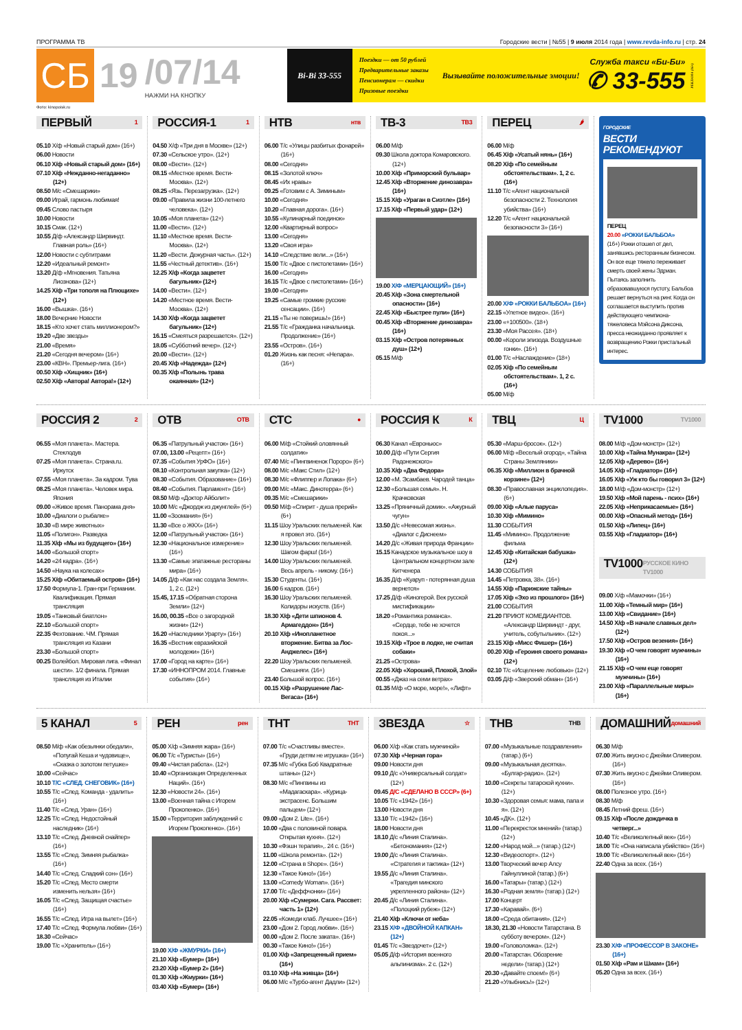ПРОГРАММА ТВ Городские вести | №55 | 9 июля 2014 года | www.revda-info.ru | стр. 24
СБ 19
/07/14
НАЖМИ НА КНОПКУ
Bi-Bi 33-555
Поездки — от 50 рублей
Предварительные заказы
Пенсионерам — скидки
Призовые поездки
Вызывайте положительные эмоции!
Служба такси «Би-Би»
✆ 33-555
РЕКЛАМА (16+)
Фото: kinopoisk.ru
ПЕРВЫЙ 1
05.10 Х/ф «Новый старый дом» (16+)
06.00 Новости
06.10 Х/ф «Новый старый дом» (16+)
07.10 Х/ф «Нежданно-негаданно» (12+)
08.50 М/с «Смешарики»
09.00 Играй, гармонь любимая!
09.45 Слово пастыря
10.00 Новости
10.15 Смак. (12+)
10.55 Д/ф «Александр Ширвиндт. Главная роль» (16+)
12.00 Новости с субтитрами
12.20 «Идеальный ремонт»
13.20 Д/ф «Мгновения. Татьяна Лиознова» (12+)
14.25 Х/ф «Три тополя на Плющихе» (12+)
16.00 «Вышка». (16+)
18.00 Вечерние Новости
18.15 «Кто хочет стать миллионером?»
19.20 «Две звезды»
21.00 «Время»
21.20 «Сегодня вечером» (16+)
23.00 «КВН». Премьер-лига. (16+)
00.50 Х/ф «Хищник» (16+)
02.50 Х/ф «Автора! Автора!» (12+)
РОССИЯ-1 1
04.50 Х/ф «Три дня в Москве» (12+)
07.30 «Сельское утро». (12+)
08.00 «Вести». (12+)
08.15 «Местное время. Вести-Москва». (12+)
08.25 «Язь. Перезагрузка». (12+)
09.00 «Правила жизни 100-летнего человека». (12+)
10.05 «Моя планета» (12+)
11.00 «Вести». (12+)
11.10 «Местное время. Вести-Москва». (12+)
11.20 «Вести. Дежурная часть». (12+)
11.55 «Честный детектив». (16+)
12.25 Х/ф «Когда зацветет багульник» (12+)
14.00 «Вести». (12+)
14.20 «Местное время. Вести-Москва». (12+)
14.30 Х/ф «Когда зацветет багульник» (12+)
16.15 «Смеяться разрешается». (12+)
18.05 «Субботний вечер». (12+)
20.00 «Вести». (12+)
20.45 Х/ф «Надежда» (12+)
00.35 Х/ф «Полынь трава окаянная» (12+)
НТВ нтв
06.00 Т/с «Улицы разбитых фонарей» (16+)
08.00 «Сегодня»
08.15 «Золотой ключ»
08.45 «Их нравы»
09.25 «Готовим с А. Зиминым»
10.00 «Сегодня»
10.20 «Главная дорога». (16+)
10.55 «Кулинарный поединок»
12.00 «Квартирный вопрос»
13.00 «Сегодня»
13.20 «Своя игра»
14.10 «Следствие вели...» (16+)
15.00 Т/с «Двое с пистолетами» (16+)
16.00 «Сегодня»
16.15 Т/с «Двое с пистолетами» (16+)
19.00 «Сегодня»
19.25 «Самые громкие русские сенсации». (16+)
21.15 «Ты не поверишь!» (16+)
21.55 Т/с «Гражданка начальница. Продолжение» (16+)
23.55 «Остров». (16+)
01.20 Жизнь как песня: «Непара». (16+)
ТВ-3 ТВ3
06.00 М/ф
09.30 Школа доктора Комаровского. (12+)
10.00 Х/ф «Приморский бульвар»
12.45 Х/ф «Вторжение динозавра» (16+)
15.15 Х/ф «Ураган в Сиэтле» (16+)
17.15 Х/ф «Первый удар» (12+)
19.00 Х/Ф «МЕРЦАЮЩИЙ» (16+)
20.45 Х/ф «Зона смертельной опасности» (16+)
22.45 Х/ф «Быстрее пули» (16+)
00.45 Х/ф «Вторжение динозавра» (16+)
03.15 Х/ф «Остров потерянных душ» (12+)
05.15 М/ф
ПЕРЕЦ 🌶
06.00 М/ф
06.45 Х/ф «Усатый нянь» (16+)
08.20 Х/ф «По семейным обстоятельствам». 1, 2 с. (16+)
11.10 Т/с «Агент национальной безопасности 2. Технология убийства» (16+)
12.20 Т/с «Агент национальной безопасности 3» (16+)
20.00 Х/Ф «РОККИ БАЛЬБОА» (16+)
22.15 «Улетное видео». (16+)
23.00 «+100500». (18+)
23.30 «Моя Рассея». (18+)
00.00 «Короли эпизода. Воздушные гонки». (16+)
01.00 Т/с «Наслаждение» (18+)
02.05 Х/ф «По семейным обстоятельствам». 1, 2 с. (16+)
05.00 М/ф
ГОРОДСКИЕ
ВЕСТИ
РЕКОМЕНДУЮТ
ПЕРЕЦ
20.00 «РОККИ БАЛЬБОА»
(16+) Рокки отошел от дел, занявшись ресторанным бизнесом. Он все еще тяжело переживает смерть своей жены Эдриан. Пытаясь заполнить образовавшуюся пустоту, Бальбоа решает вернуться на ринг. Когда он соглашается выступить против действующего чемпиона-тяжеловеса Мэйсона Диксона, пресса неожиданно проявляет к возвращению Рокки пристальный интерес.
РОССИЯ 2 2
06.55 «Моя планета». Мастера. Стеклодув
07.25 «Моя планета». Страна.ru. Иркутск
07.55 «Моя планета». За кадром. Тува
08.25 «Моя планета». Человек мира. Япония
09.00 «Живое время. Панорама дня»
10.00 «Диалоги о рыбалке»
10.30 «В мире животных»
11.05 «Полигон». Разведка
11.35 Х/ф «Мы из будущего» (16+)
14.00 «Большой спорт»
14.20 «24 кадра». (16+)
14.50 «Наука на колесах»
15.25 Х/ф «Обитаемый остров» (16+)
17.50 Формула-1. Гран-при Германии. Квалификация. Прямая трансляция
19.05 «Танковый биатлон»
22.10 «Большой спорт»
22.35 Фехтование. ЧМ. Прямая трансляция из Казани
23.30 «Большой спорт»
00.25 Волейбол. Мировая лига. «Финал шести». 1/2 финала. Прямая трансляция из Италии
ОТВ ОТВ
06.35 «Патрульный участок» (16+)
07.00, 13.00 «Рецепт» (16+)
07.35 «События УрФО» (16+)
08.10 «Контрольная закупка» (12+)
08.30 «События. Образование» (16+)
08.40 «События. Парламент» (16+)
08.50 М/ф «Доктор Айболит»
10.00 М/с «Джордж из джунглей» (6+)
11.00 «Зоомания» (6+)
11.30 «Все о ЖКХ» (16+)
12.00 «Патрульный участок» (16+)
12.30 «Национальное измерение» (16+)
13.30 «Самые эпатажные рестораны мира» (16+)
14.05 Д/ф «Как нас создала Земля». 1, 2 с. (12+)
15.45, 17.15 «Обратная сторона Земли» (12+)
16.00, 00.35 «Все о загородной жизни» (12+)
16.20 «Наследники Урарту» (16+)
16.35 «Вестник евразийской молодежи» (16+)
17.00 «Город на карте» (16+)
17.30 «ИННОПРОМ 2014. Главные события» (16+)
СТС ●
06.00 М/ф «Стойкий оловянный солдатик»
07.40 М/с «Пингвиненок Пороро» (6+)
08.00 М/с «Макс Стил» (12+)
08.30 М/с «Флиппер и Лопака» (6+)
09.00 М/с «Макс. Динотерра» (6+)
09.35 М/с «Смешарики»
09.50 М/ф «Спирит - душа прерий» (6+)
11.15 Шоу Уральских пельменей. Как я провел это. (16+)
12.30 Шоу Уральских пельменей. Шагом фарш! (16+)
14.00 Шоу Уральских пельменей. Весь апрель - никому. (16+)
15.30 Студенты. (16+)
16.00 6 кадров. (16+)
16.30 Шоу Уральских пельменей. Колидоры искуств. (16+)
18.30 Х/ф «Дети шпионов 4. Армагеддон» (16+)
20.10 Х/ф «Инопланетное вторжение. Битва за Лос-Анджелес» (16+)
22.20 Шоу Уральских пельменей. Смешняги. (16+)
23.40 Большой вопрос. (16+)
00.15 Х/ф «Разрушение Лас-Вегаса» (16+)
РОССИЯ К К
06.30 Канал «Евроньюс»
10.00 Д/ф «Пути Сергия Радонежского»
10.35 Х/ф «Два Федора»
12.00 «М. Эсамбаев. Чародей танца»
12.30 «Большая семья». Н. Крачковская
13.25 «Пряничный домик». «Ажурный чугун»
13.50 Д/с «Невесомая жизнь». «Диалог с Диснеем»
14.20 Д/с «Живая природа Франции»
15.15 Канадское музыкальное шоу в Центральном концертном зале Китченера
16.35 Д/ф «Куаруп - потерянная душа вернется»
17.25 Д/ф «Киногерой. Век русской мистификации»
18.20 «Романтика романса». «Сердце, тебе не хочется покоя...»
19.15 Х/ф «Трое в лодке, не считая собаки»
21.25 «Острова»
22.05 Х/ф «Хороший, Плохой, Злой»
00.55 «Джаз на семи ветрах»
01.35 М/ф «О море, море!», «Лифт»
ТВЦ Ц
05.30 «Марш-бросок». (12+)
06.00 М/ф «Веселый огород», «Тайна Страны Земляники»
06.35 Х/ф «Миллион в брачной корзине» (12+)
08.30 «Православная энциклопедия». (6+)
09.00 Х/ф «Алые паруса»
10.30 Х/ф «Мимино»
11.30 СОБЫТИЯ
11.45 «Мимино». Продолжение фильма
12.45 Х/ф «Китайская бабушка» (12+)
14.30 СОБЫТИЯ
14.45 «Петровка, 38». (16+)
14.55 Х/ф «Парижские тайны»
17.05 Х/ф «Эхо из прошлого» (16+)
21.00 СОБЫТИЯ
21.20 ПРИЮТ КОМЕДИАНТОВ. «Александр Ширвиндт - друг, учитель, собутыльник». (12+)
23.15 Х/ф «Мисс Фишер» (16+)
00.20 Х/ф «Героиня своего романа» (12+)
02.10 Т/с «Исцеление любовью» (12+)
03.05 Д/ф «Зверский обман» (16+)
TV1000 TV1000
08.00 М/ф «Дом-монстр» (12+)
10.00 Х/ф «Тайна Мунакра» (12+)
12.05 Х/ф «Дерево» (16+)
14.05 Х/ф «Гладиатор» (16+)
16.05 Х/ф «Уж кто бы говорил 3» (12+)
18.00 М/ф «Дом-монстр» (12+)
19.50 Х/ф «Мой парень - псих» (16+)
22.05 Х/ф «Неприкасаемые» (16+)
00.00 Х/ф «Опасный метод» (16+)
01.50 Х/ф «Липец» (16+)
03.55 Х/ф «Гладиатор» (16+)
TV1000 РУССКОЕ КИНО TV1000
09.00 Х/ф «Мамочки» (16+)
11.00 Х/ф «Темный мир» (16+)
13.00 Х/ф «Свидание» (16+)
14.50 Х/ф «В начале славных дел» (12+)
17.50 Х/ф «Остров везения» (16+)
19.30 Х/ф «О чем говорят мужчины» (16+)
21.15 Х/ф «О чем еще говорят мужчины» (16+)
23.00 Х/ф «Параллельные миры» (16+)
5 КАНАЛ 5
08.50 М/ф «Как обезьянки обедали», «Попугай Кеша и чудовище», «Сказка о золотом петушке»
10.00 «Сейчас»
10.10 Т/С «СЛЕД. СНЕГОВИК» (16+)
10.55 Т/с «След. Команда - удалить» (16+)
11.40 Т/с «След. Уран» (16+)
12.25 Т/с «След. Недостойный наследник» (16+)
13.10 Т/с «След. Дневной снайпер» (16+)
13.55 Т/с «След. Зимняя рыбалка» (16+)
14.40 Т/с «След. Сладкий сон» (16+)
15.20 Т/с «След. Место смерти изменить нельзя» (16+)
16.05 Т/с «След. Защищая счастье» (16+)
16.55 Т/с «След. Игра на вылет» (16+)
17.40 Т/с «След. Формула любви» (16+)
18.30 «Сейчас»
19.00 Т/с «Хранитель» (16+)
РЕН рен
05.00 Х/ф «Зимняя жара» (16+)
06.00 Т/с «Туристы» (16+)
09.40 «Чистая работа». (12+)
10.40 «Организация Определенных Наций». (16+)
12.30 «Новости 24». (16+)
13.00 «Военная тайна с Игорем Прокопенко». (16+)
15.00 «Территория заблуждений с Игорем Прокопенко». (16+)
19.00 Х/Ф «ЖМУРКИ» (16+)
21.10 Х/ф «Бумер» (16+)
23.20 Х/ф «Бумер 2» (16+)
01.30 Х/ф «Жмурки» (16+)
03.40 Х/ф «Бумер» (16+)
ТНТ ТНТ
07.00 Т/с «Счастливы вместе». «Груди детям не игрушка» (16+)
07.35 М/с «Губка Боб Квадратные штаны» (12+)
08.30 М/с «Пингвины из «Мадагаскара». «Курица-экстрасенс. Большим пальцем» (12+)
09.00 «Дом 2. Lite». (16+)
10.00 «Два с половиной повара. Открытая кухня». (12+)
10.30 «Фэшн терапия»,. 24 с. (16+)
11.00 «Школа ремонта». (12+)
12.00 «Страна в Shope». (16+)
12.30 «Такое Кино!» (16+)
13.00 «Comedy Woman». (16+)
17.00 Т/с «Деффчонки» (16+)
20.00 Х/ф «Сумерки. Сага. Рассвет: часть 1» (12+)
22.05 «Комеди клаб. Лучшее» (16+)
23.00 «Дом 2. Город любви». (16+)
00.00 «Дом 2. После заката». (16+)
00.30 «Такое Кино!» (16+)
01.00 Х/ф «Запрещенный прием» (16+)
03.10 Х/ф «На живца» (16+)
06.00 М/с «Турбо-агент Дадли» (12+)
ЗВЕЗДА ☆
06.00 Х/ф «Как стать мужчиной»
07.30 Х/ф «Черная гора»
09.00 Новости дня
09.10 Д/с «Универсальный солдат» (12+)
09.45 Д/С «СДЕЛАНО В СССР» (6+)
10.05 Т/с «1942» (16+)
13.00 Новости дня
13.10 Т/с «1942» (16+)
18.00 Новости дня
18.10 Д/с «Линия Сталина». «Бетономания» (12+)
19.00 Д/с «Линия Сталина». «Стратегия и тактика» (12+)
19.55 Д/с «Линия Сталина». «Трагедия минского укрепленного района» (12+)
20.45 Д/с «Линия Сталина». «Полоцкий рубеж» (12+)
21.40 Х/ф «Ключи от неба»
23.15 Х/Ф «ДВОЙНОЙ КАПКАН» (12+)
01.45 Т/с «Звездочет» (12+)
05.05 Д/ф «История военного альпинизма». 2 с. (12+)
ТНВ ТНВ
07.00 «Музыкальные поздравления» (татар.) (6+)
09.00 «Музыкальная десятка». «Булгар-радио». (12+)
10.00 «Секреты татарской кухни». (12+)
10.30 «Здоровая семья: мама, папа и я». (12+)
10.45 «ДК». (12+)
11.00 «Перекресток мнений» (татар.) (12+)
12.00 «Народ мой...» (татар.) (12+)
12.30 «Видеоспорт». (12+)
13.00 Творческий вечер Алсу Гайнуллиной (татар.) (6+)
16.00 «Татары» (татар.) (12+)
16.30 «Родная земля» (татар.) (12+)
17.00 Концерт
17.30 «Каравай». (6+)
18.00 «Среда обитания». (12+)
18.30, 21.30 «Новости Татарстана. В субботу вечером». (12+)
19.00 «Головоломка». (12+)
20.00 «Татарстан. Обозрение недели» (татар.) (12+)
20.30 «Давайте споем!» (6+)
21.20 «Улыбнись!» (12+)
ДОМАШНИЙ домашний
06.30 М/ф
07.00 Жить вкусно с Джейми Оливером. (16+)
07.30 Жить вкусно с Джейми Оливером. (16+)
08.00 Полезное утро. (16+)
08.30 М/ф
08.45 Летний фреш. (16+)
09.15 Х/ф «После дождичка в четверг...»
10.40 Т/с «Великолепный век» (16+)
18.00 Т/с «Она написала убийство» (16+)
19.00 Т/с «Великолепный век» (16+)
22.40 Одна за всех. (16+)
23.30 Х/Ф «ПРОФЕССОР В ЗАКОНЕ» (16+)
01.50 Х/ф «Рам и Шиам» (16+)
05.20 Одна за всех. (16+)